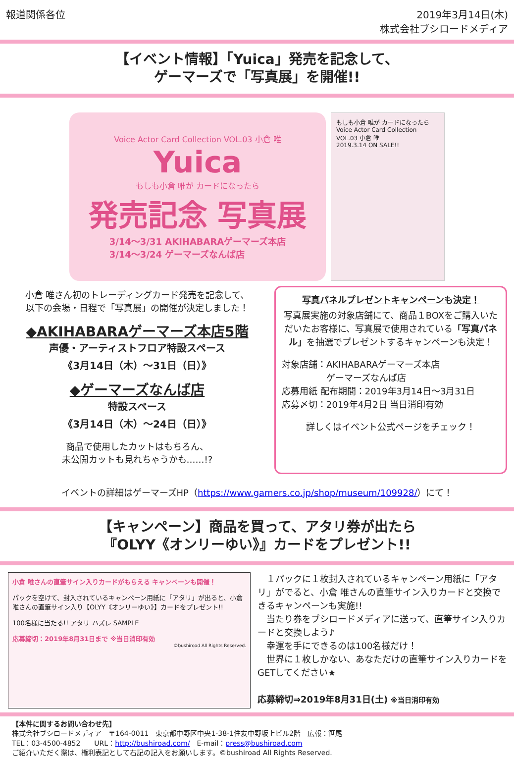報道関係各位 2019年3月14日(木)
株式会社ブシロードメディア
【イベント情報】「Yuica」発売を記念して、
ゲーマーズで「写真展」を開催!!
Voice Actor Card Collection VOL.03 小倉 唯
Yuica
もしも小倉 唯が カードになったら
発売記念 写真展
3/14～3/31 AKIHABARAゲーマーズ本店
3/14～3/24 ゲーマーズなんば店
もしも小倉 唯が カードになったら
Voice Actor Card Collection VOL.03 小倉 唯
2019.3.14 ON SALE!!
小倉 唯さん初のトレーディングカード発売を記念して、
以下の会場・日程で「写真展」の開催が決定しました！
◆AKIHABARAゲーマーズ本店5階
声優・アーティストフロア特設スペース
《3月14日（木）～31日（日）》
◆ゲーマーズなんば店
特設スペース
《3月14日（木）～24日（日）》
商品で使用したカットはもちろん、
未公開カットも見れちゃうかも……!?
写真パネルプレゼントキャンペーンも決定！
写真展実施の対象店舗にて、商品１BOXをご購入いただいたお客様に、写真展で使用されている「写真パネル」を抽選でプレゼントするキャンペーンも決定！
対象店舗：AKIHABARAゲーマーズ本店
　　　　　ゲーマーズなんば店
応募用紙 配布期間：2019年3月14日～3月31日
応募〆切：2019年4月2日 当日消印有効
詳しくはイベント公式ページをチェック！
イベントの詳細はゲーマーズHP（https://www.gamers.co.jp/shop/museum/109928/）にて！
【キャンペーン】商品を買って、アタリ券が出たら
『OLYY《オンリーゆい》』カードをプレゼント!!
小倉 唯さんの直筆サイン入りカードがもらえる キャンペーンも開催！
パックを空けて、封入されているキャンペーン用紙に「アタリ」が出ると、小倉 唯さんの直筆サイン入り【OLYY《オンリーゆい》】カードをプレゼント!!
100名様に当たる!! アタリ ハズレ SAMPLE
応募締切：2019年8月31日まで ※当日消印有効
©bushiroad All Rights Reserved.
　１パックに１枚封入されているキャンペーン用紙に「アタリ」がでると、小倉 唯さんの直筆サイン入りカードと交換できるキャンペーンも実施!!
　当たり券をブシロードメディアに送って、直筆サイン入りカードと交換しよう♪
　幸運を手にできるのは100名様だけ！
　世界に１枚しかない、あなただけの直筆サイン入りカードをGETしてください★
応募締切⇒2019年8月31日(土) ※当日消印有効
【本件に関するお問い合わせ先】
株式会社ブシロードメディア　〒164-0011　東京都中野区中央1-38-1住友中野坂上ビル2階　広報：笹尾
TEL：03-4500-4852　　URL：http://bushiroad.com/　E-mail：press@bushiroad.com
ご紹介いただく際は、権利表記として右記の記入をお願いします。©bushiroad All Rights Reserved.